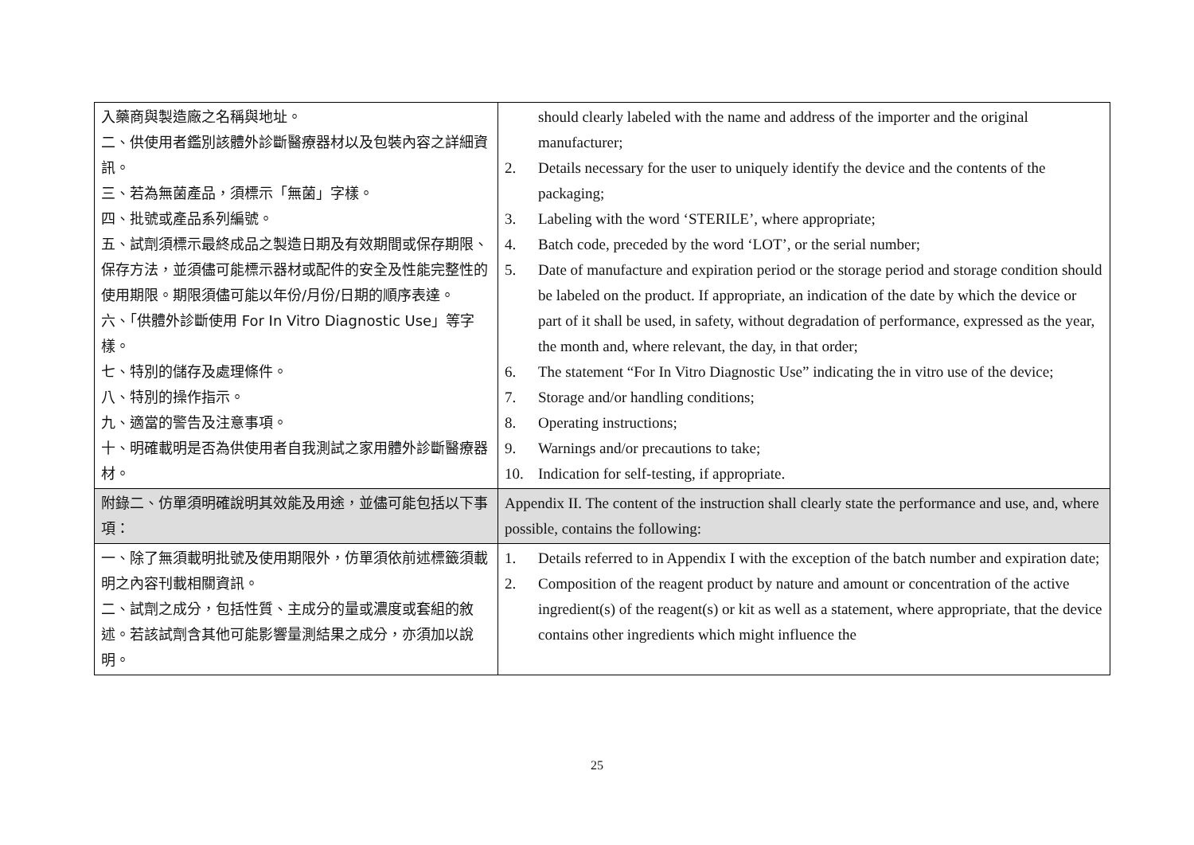| 入藥商與製造廠之名稱與地址。 二、供使用者鑑別該體外診斷醫療器材以及包裝內容之詳細資訊。 三、若為無菌產品，須標示「無菌」字樣。 四、批號或產品系列編號。 五、試劑須標示最終成品之製造日期及有效期間或保存期限、保存方法，並須儘可能標示器材或配件的安全及性能完整性的使用期限。期限須儘可能以年份/月份/日期的順序表達。 六、「供體外診斷使用 For In Vitro Diagnostic Use」等字樣。 七、特別的儲存及處理條件。 八、特別的操作指示。 九、適當的警告及注意事項。 十、明確載明是否為供使用者自我測試之家用體外診斷醫療器材。 | should clearly labeled with the name and address of the importer and the original manufacturer; 2. Details necessary for the user to uniquely identify the device and the contents of the packaging; 3. Labeling with the word ‘STERILE’, where appropriate; 4. Batch code, preceded by the word ‘LOT’, or the serial number; 5. Date of manufacture and expiration period or the storage period and storage condition should be labeled on the product. If appropriate, an indication of the date by which the device or part of it shall be used, in safety, without degradation of performance, expressed as the year, the month and, where relevant, the day, in that order; 6. The statement “For In Vitro Diagnostic Use” indicating the in vitro use of the device; 7. Storage and/or handling conditions; 8. Operating instructions; 9. Warnings and/or precautions to take; 10. Indication for self-testing, if appropriate. |
| 附錄二、仿單須明確說明其效能及用途，並儘可能包括以下事項： | Appendix II. The content of the instruction shall clearly state the performance and use, and, where possible, contains the following: |
| 一、除了無須載明批號及使用期限外，仿單須依前述標籤須載明之內容刊載相關資訊。 二、試劑之成分，包括性質、主成分的量或濃度或套組的敘述。若該試劑含其他可能影響量測結果之成分，亦須加以說明。 | 1. Details referred to in Appendix I with the exception of the batch number and expiration date; 2. Composition of the reagent product by nature and amount or concentration of the active ingredient(s) of the reagent(s) or kit as well as a statement, where appropriate, that the device contains other ingredients which might influence the |
25